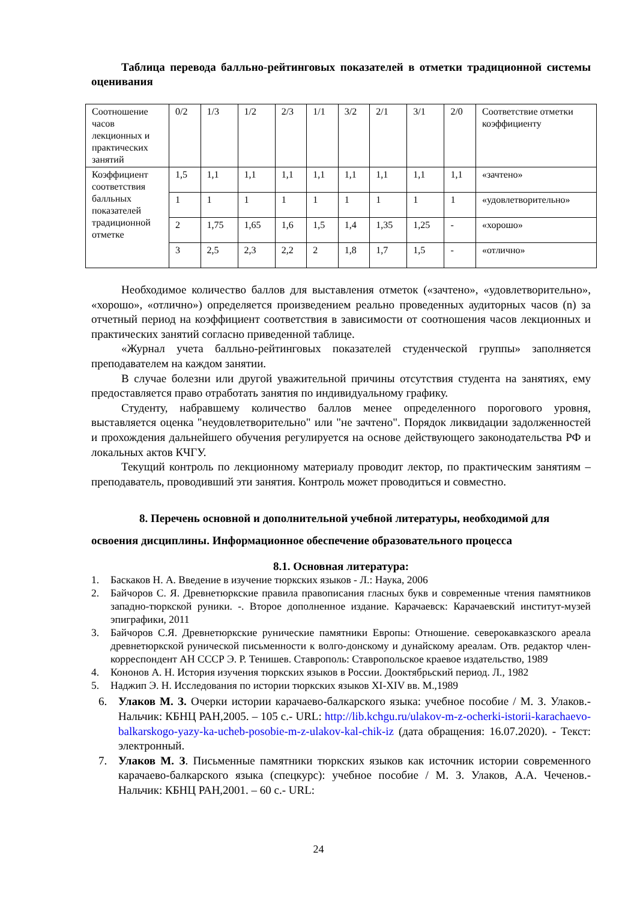Таблица перевода балльно-рейтинговых показателей в отметки традиционной системы оценивания
| Соотношение часов лекционных и практических занятий | 0/2 | 1/3 | 1/2 | 2/3 | 1/1 | 3/2 | 2/1 | 3/1 | 2/0 | Соответствие отметки коэффициенту |
| Коэффициент соответствия балльных показателей традиционной отметке | 1,5 | 1,1 | 1,1 | 1,1 | 1,1 | 1,1 | 1,1 | 1,1 | 1,1 | «зачтено» |
| | 1 | 1 | 1 | 1 | 1 | 1 | 1 | 1 | 1 | «удовлетворительно» |
| | 2 | 1,75 | 1,65 | 1,6 | 1,5 | 1,4 | 1,35 | 1,25 | - | «хорошо» |
| | 3 | 2,5 | 2,3 | 2,2 | 2 | 1,8 | 1,7 | 1,5 | - | «отлично» |
Необходимое количество баллов для выставления отметок («зачтено», «удовлетворительно», «хорошо», «отлично») определяется произведением реально проведенных аудиторных часов (n) за отчетный период на коэффициент соответствия в зависимости от соотношения часов лекционных и практических занятий согласно приведенной таблице.
«Журнал учета балльно-рейтинговых показателей студенческой группы» заполняется преподавателем на каждом занятии.
В случае болезни или другой уважительной причины отсутствия студента на занятиях, ему предоставляется право отработать занятия по индивидуальному графику.
Студенту, набравшему количество баллов менее определенного порогового уровня, выставляется оценка "неудовлетворительно" или "не зачтено". Порядок ликвидации задолженностей и прохождения дальнейшего обучения регулируется на основе действующего законодательства РФ и локальных актов КЧГУ.
Текущий контроль по лекционному материалу проводит лектор, по практическим занятиям – преподаватель, проводивший эти занятия. Контроль может проводиться и совместно.
8. Перечень основной и дополнительной учебной литературы, необходимой для освоения дисциплины. Информационное обеспечение образовательного процесса
8.1. Основная литература:
1. Баскаков Н. А. Введение в изучение тюркских языков - Л.: Наука, 2006
2. Байчоров С. Я. Древнетюркские правила правописания гласных букв и современные чтения памятников западно-тюркской руники. -. Второе дополненное издание. Карачаевск: Карачаевский институт-музей эпиграфики, 2011
3. Байчоров С.Я. Древнетюркские рунические памятники Европы: Отношение. северокавказского ареала древнетюркской рунической письменности к волго-донскому и дунайскому ареалам. Отв. редактор член-корреспондент АН СССР Э. Р. Тенишев. Ставрополь: Ставропольское краевое издательство, 1989
4. Кононов А. Н. История изучения тюркских языков в России. Дооктябрьский период. Л., 1982
5. Наджип Э. Н. Исследования по истории тюркских языков XI-XIV вв. М.,1989
6. Улаков М. З. Очерки истории карачаево-балкарского языка: учебное пособие / М. З. Улаков.- Нальчик: КБНЦ РАН,2005. – 105 с.- URL: http://lib.kchgu.ru/ulakov-m-z-ocherki-istorii-karachaevo-balkarskogo-yazy-ka-ucheb-posobie-m-z-ulakov-kal-chik-iz (дата обращения: 16.07.2020). - Текст: электронный.
7. Улаков М. З. Письменные памятники тюркских языков как источник истории современного карачаево-балкарского языка (спецкурс): учебное пособие / М. З. Улаков, А.А. Чеченов.- Нальчик: КБНЦ РАН,2001. – 60 с.- URL:
24